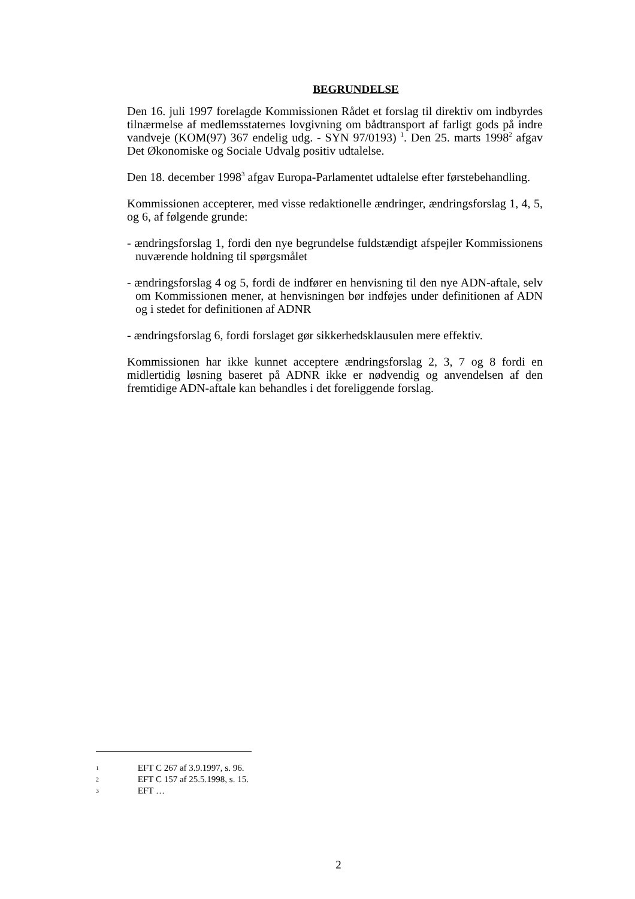BEGRUNDELSE
Den 16. juli 1997 forelagde Kommissionen Rådet et forslag til direktiv om indbyrdes tilnærmelse af medlemsstaternes lovgivning om bådtransport af farligt gods på indre vandveje (KOM(97) 367 endelig udg. - SYN 97/0193) <sup>1</sup>. Den 25. marts 1998<sup>2</sup> afgav Det Økonomiske og Sociale Udvalg positiv udtalelse.
Den 18. december 1998<sup>3</sup> afgav Europa-Parlamentet udtalelse efter førstebehandling.
Kommissionen accepterer, med visse redaktionelle ændringer, ændringsforslag 1, 4, 5, og 6, af følgende grunde:
- ændringsforslag 1, fordi den nye begrundelse fuldstændigt afspejler Kommissionens nuværende holdning til spørgsmålet
- ændringsforslag 4 og 5, fordi de indfører en henvisning til den nye ADN-aftale, selv om Kommissionen mener, at henvisningen bør indføjes under definitionen af ADN og i stedet for definitionen af ADNR
- ændringsforslag 6, fordi forslaget gør sikkerhedsklausulen mere effektiv.
Kommissionen har ikke kunnet acceptere ændringsforslag 2, 3, 7 og 8 fordi en midlertidig løsning baseret på ADNR ikke er nødvendig og anvendelsen af den fremtidige ADN-aftale kan behandles i det foreliggende forslag.
1 EFT C 267 af 3.9.1997, s. 96.
2 EFT C 157 af 25.5.1998, s. 15.
3 EFT …
2